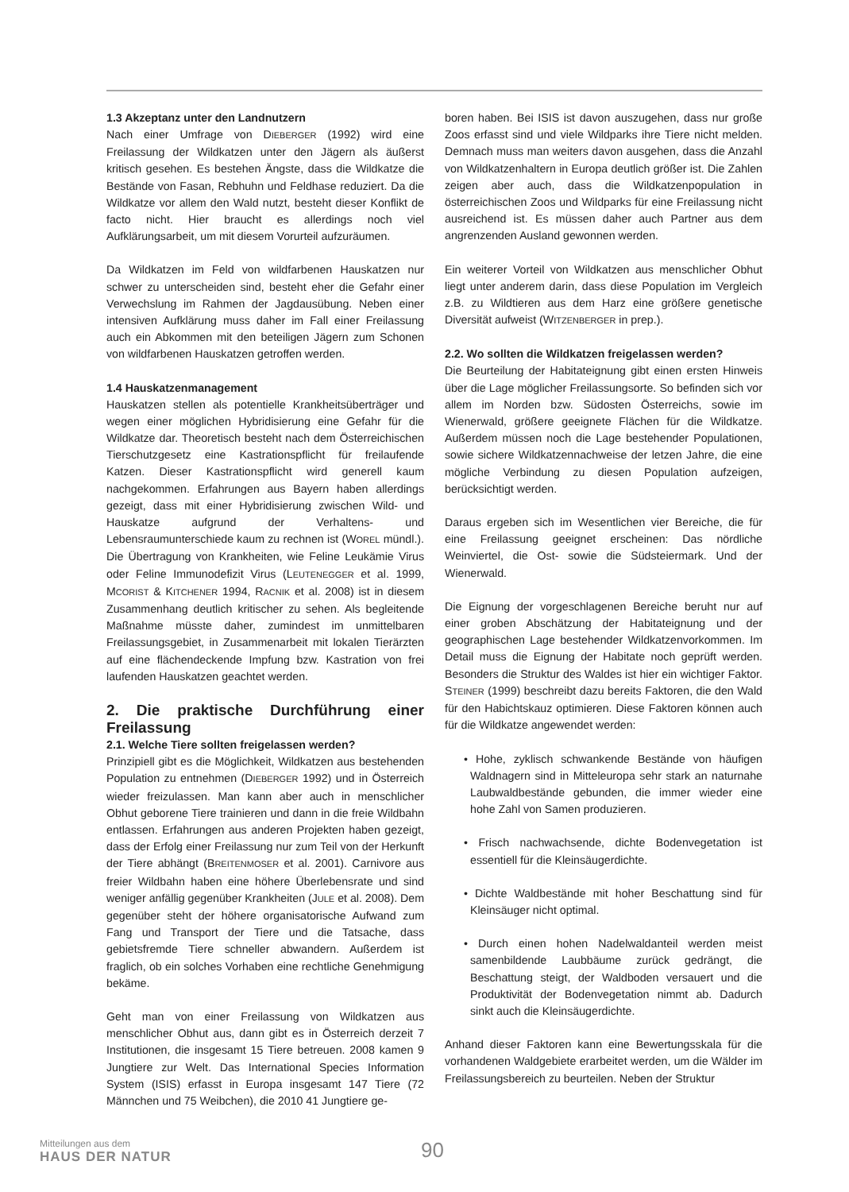1.3 Akzeptanz unter den Landnutzern
Nach einer Umfrage von DIEBERGER (1992) wird eine Freilassung der Wildkatzen unter den Jägern als äußerst kritisch gesehen. Es bestehen Ängste, dass die Wildkatze die Bestände von Fasan, Rebhuhn und Feldhase reduziert. Da die Wildkatze vor allem den Wald nutzt, besteht dieser Konflikt de facto nicht. Hier braucht es allerdings noch viel Aufklärungsarbeit, um mit diesem Vorurteil aufzuräumen.
Da Wildkatzen im Feld von wildfarbenen Hauskatzen nur schwer zu unterscheiden sind, besteht eher die Gefahr einer Verwechslung im Rahmen der Jagdausübung. Neben einer intensiven Aufklärung muss daher im Fall einer Freilassung auch ein Abkommen mit den beteiligen Jägern zum Schonen von wildfarbenen Hauskatzen getroffen werden.
1.4 Hauskatzenmanagement
Hauskatzen stellen als potentielle Krankheitsüberträger und wegen einer möglichen Hybridisierung eine Gefahr für die Wildkatze dar. Theoretisch besteht nach dem Österreichischen Tierschutzgesetz eine Kastrationspflicht für freilaufende Katzen. Dieser Kastrationspflicht wird generell kaum nachgekommen. Erfahrungen aus Bayern haben allerdings gezeigt, dass mit einer Hybridisierung zwischen Wild- und Hauskatze aufgrund der Verhaltens- und Lebensraumunterschiede kaum zu rechnen ist (WOREL mündl.). Die Übertragung von Krankheiten, wie Feline Leukämie Virus oder Feline Immunodefizit Virus (LEUTENEGGER et al. 1999, MCORIST & KITCHENER 1994, RACNIK et al. 2008) ist in diesem Zusammenhang deutlich kritischer zu sehen. Als begleitende Maßnahme müsste daher, zumindest im unmittelbaren Freilassungsgebiet, in Zusammenarbeit mit lokalen Tierärzten auf eine flächendeckende Impfung bzw. Kastration von frei laufenden Hauskatzen geachtet werden.
2. Die praktische Durchführung einer Freilassung
2.1. Welche Tiere sollten freigelassen werden?
Prinzipiell gibt es die Möglichkeit, Wildkatzen aus bestehenden Population zu entnehmen (DIEBERGER 1992) und in Österreich wieder freizulassen. Man kann aber auch in menschlicher Obhut geborene Tiere trainieren und dann in die freie Wildbahn entlassen. Erfahrungen aus anderen Projekten haben gezeigt, dass der Erfolg einer Freilassung nur zum Teil von der Herkunft der Tiere abhängt (BREITENMOSER et al. 2001). Carnivore aus freier Wildbahn haben eine höhere Überlebensrate und sind weniger anfällig gegenüber Krankheiten (JULE et al. 2008). Dem gegenüber steht der höhere organisatorische Aufwand zum Fang und Transport der Tiere und die Tatsache, dass gebietsfremde Tiere schneller abwandern. Außerdem ist fraglich, ob ein solches Vorhaben eine rechtliche Genehmigung bekäme.
Geht man von einer Freilassung von Wildkatzen aus menschlicher Obhut aus, dann gibt es in Österreich derzeit 7 Institutionen, die insgesamt 15 Tiere betreuen. 2008 kamen 9 Jungtiere zur Welt. Das International Species Information System (ISIS) erfasst in Europa insgesamt 147 Tiere (72 Männchen und 75 Weibchen), die 2010 41 Jungtiere ge-
boren haben. Bei ISIS ist davon auszugehen, dass nur große Zoos erfasst sind und viele Wildparks ihre Tiere nicht melden. Demnach muss man weiters davon ausgehen, dass die Anzahl von Wildkatzenhaltern in Europa deutlich größer ist. Die Zahlen zeigen aber auch, dass die Wildkatzenpopulation in österreichischen Zoos und Wildparks für eine Freilassung nicht ausreichend ist. Es müssen daher auch Partner aus dem angrenzenden Ausland gewonnen werden.
Ein weiterer Vorteil von Wildkatzen aus menschlicher Obhut liegt unter anderem darin, dass diese Population im Vergleich z.B. zu Wildtieren aus dem Harz eine größere genetische Diversität aufweist (WITZENBERGER in prep.).
2.2. Wo sollten die Wildkatzen freigelassen werden?
Die Beurteilung der Habitateignung gibt einen ersten Hinweis über die Lage möglicher Freilassungsorte. So befinden sich vor allem im Norden bzw. Südosten Österreichs, sowie im Wienerwald, größere geeignete Flächen für die Wildkatze. Außerdem müssen noch die Lage bestehender Populationen, sowie sichere Wildkatzennachweise der letzen Jahre, die eine mögliche Verbindung zu diesen Population aufzeigen, berücksichtigt werden.
Daraus ergeben sich im Wesentlichen vier Bereiche, die für eine Freilassung geeignet erscheinen: Das nördliche Weinviertel, die Ost- sowie die Südsteiermark. Und der Wienerwald.
Die Eignung der vorgeschlagenen Bereiche beruht nur auf einer groben Abschätzung der Habitateignung und der geographischen Lage bestehender Wildkatzenvorkommen. Im Detail muss die Eignung der Habitate noch geprüft werden. Besonders die Struktur des Waldes ist hier ein wichtiger Faktor. STEINER (1999) beschreibt dazu bereits Faktoren, die den Wald für den Habichtskauz optimieren. Diese Faktoren können auch für die Wildkatze angewendet werden:
• Hohe, zyklisch schwankende Bestände von häufigen Waldnagern sind in Mitteleuropa sehr stark an naturnahe Laubwaldbestände gebunden, die immer wieder eine hohe Zahl von Samen produzieren.
• Frisch nachwachsende, dichte Bodenvegetation ist essentiell für die Kleinsäugerdichte.
• Dichte Waldbestände mit hoher Beschattung sind für Kleinsäuger nicht optimal.
• Durch einen hohen Nadelwaldanteil werden meist samenbildende Laubbäume zurück gedrängt, die Beschattung steigt, der Waldboden versauert und die Produktivität der Bodenvegetation nimmt ab. Dadurch sinkt auch die Kleinsäugerdichte.
Anhand dieser Faktoren kann eine Bewertungsskala für die vorhandenen Waldgebiete erarbeitet werden, um die Wälder im Freilassungsbereich zu beurteilen. Neben der Struktur
Mitteilungen aus dem
HAUS DER NATUR
90